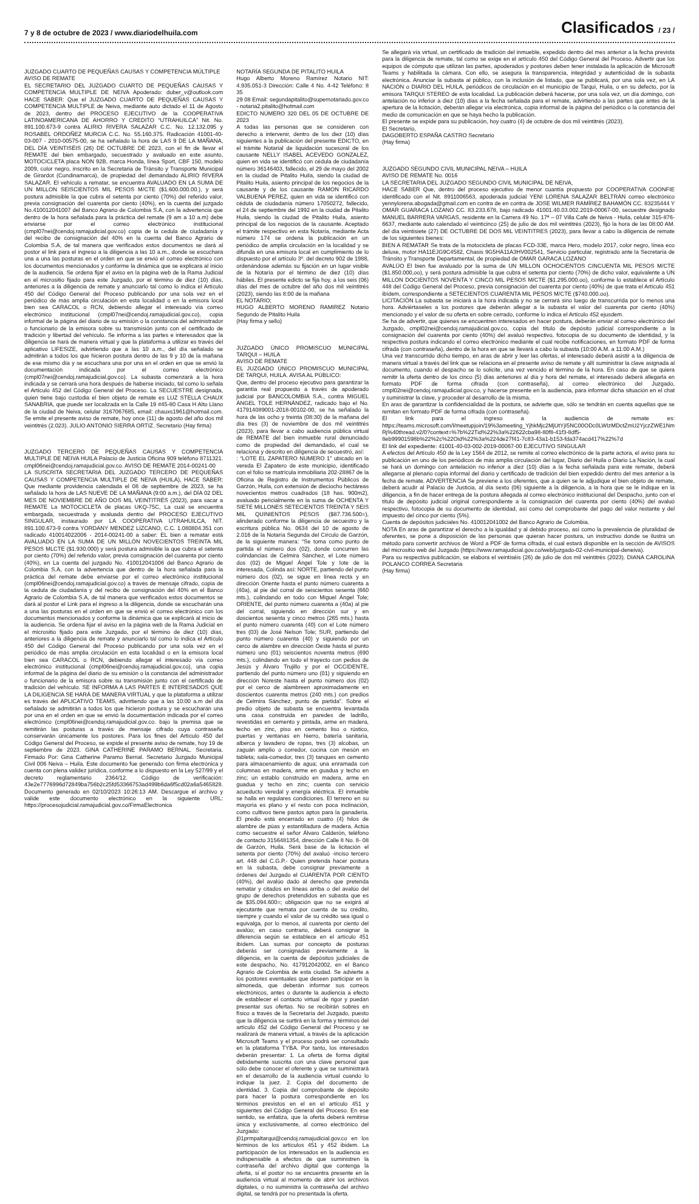7 y 8 de octubre de 2023 / www.diariodelhuila.com
Clasificados / 23 /
JUZGADO CUARTO DE PEQUEÑAS CAUSAS Y COMPETENCIA MÚLTIPLE
AVISO DE REMATE
EL SECRETARIO DEL JUZGADO CUARTO DE PEQUEÑAS CAUSAS Y COMPETENCIA MULTIPLE DE NEIVA Apoderado: duber_v@outlook.com HACE SABER: Que el JUZGADO CUARTO DE PEQUEÑAS CAUSAS Y COMPETENCIA MULTIPLE de Neiva, mediante auto dictado el 11 de Agosto de 2023, dentro del PROCESO EJECUTIVO de la COOPERATIVA LATINOAMERICANA DE AHORRO Y CREDITO “UTRAHUILCA” Nit. No. 891.100.673-9 contra ALIRIO RIVERA SALAZAR C.C. No. 12.132.095 y ROSABEL ORDOÑEZ MURCIA C.C. No. 55.160.375. Radicación 41001-40-03-007 - 2010-00575-00, se ha señalado la hora de LAS 9 DE LA MAÑANA, DEL DÍA VEINTISÉIS (26) DE OCTUBRE DE 2023, con el fin de llevar el REMATE del bien embargado, secuestrado y avaluado en este asunto, MOTOCICLETA placa NON 92B, marca Honda, línea Sport, CBF 150, modelo 2009, color negro, inscrito en la Secretaria de Tránsito y Transporte Municipal de Girardot (Cundinamarca), de propiedad del demandado ALIRIO RIVERA SALAZAR. El vehículo a rematar, se encuentra AVALUADO EN LA SUMA DE UN MILLON SEISCIENTOS MIL PESOS M/CTE ($1.600.000.00.), y será postura admisible la que cubra el setenta por ciento (70%) del referido valor, previa consignación del cuarenta por ciento (40%), en la cuenta del juzgado No.410012041007 del Banco Agrario de Colombia S.A, con la advertencia que dentro de la hora señalada para la práctica del remate (9 am a 10 a.m) debe enviarse por el correo electrónico institucional (cmpl07nei@cendoj.ramajudicial.gov.co) copia de la cedula de ciudadanía y del recibo de consignación del 40% en la cuenta del Banco Agrario de Colombia S.A, de tal manera que verificados estos documentos se dará al postor el link para el ingreso a la diligencia a las 10 a.m., donde se escuchara una a una las posturas en el orden en que se envió el correo electrónico con los documentos mencionados y conforme la dinámica que se explicara al inicio de la audiencia. Se ordena fijar el aviso en la página web de la Rama Judicial en el micrositio fijado para este Juzgado, por el término de diez (10) días, anteriores a la diligencia de remate y anunciarlo tal como lo indica el Artículo 450 del Código General del Proceso publicando por una sola vez en el periódico de más amplia circulación en esta localidad o en la emisora local bien sea CARACOL o RCN, debiendo allegar el interesado vía correo electrónico institucional (cmpl07nei@cendoj.ramajudicial.gov.co), copia informal de la página del diario de su emisión o la constancia del administrador o funcionario de la emisora sobre su transmisión junto con el certificado de tradición y libertad del vehículo. Se informa a las partes e interesados que la diligencia se hará de manera virtual y que la plataforma a utilizar es través del aplicativo LIFESIZE, advirtiendo que a las 10 a.m., del día señalado se admitirán a todos los que hicieron postura dentro de las 9 y 10 de la mañana de ese mismo día y se escuchara una por una en el orden en que se envió la documentación indicada por el correo electrónico (cmpl07nei@cendoj.ramajudicial.gov.co). La subasta comenzará a la hora indicada y se cerrará una hora después de haberse iniciado, tal como lo señala el Artículo 452 del Código General del Proceso. La SECUESTRE designada, quien tiene bajo custodia el bien objeto de remate es LUZ STELLA CHAUX SANABRIA, que puede ser localizada en la Calle 19 #45-80 Casa H Alto Llano de la ciudad de Neiva, celular 3167067685, email: chauxs1961@hotmail.com. Se emite el presente aviso de remate, hoy once (11) de agosto del año dos mil veintitrés (2.023). JULIO ANTONIO SIERRA ORTIZ. Secretario (Hay firma)
JUZGADO TERCERO DE PEQUEÑAS CAUSAS Y COMPETENCIA MULTIPLE DE NEIVA HUILA Palacio de Justicia Oficina 909 teléfono 8711321. cmpl06nei@cendoj.ramajudicial.gov.co. AVISO DE REMATE 2014-00241-00
LA SUSCRITA SECRETARIA DEL JUZGADO TERCERO DE PEQUEÑAS CAUSAS Y COMPETENCIA MULTIPLE DE NEIVA (HUILA), HACE SABER: Que mediante providencia calendada el 08 de septiembre de 2023, se ha señalado la hora de LAS NUEVE DE LA MAÑANA (9:00 a.m.), del DÍA 02 DEL MES DE NOVIEMBRE DE AÑO DOS MIL VEINTITRÉS (2023), para sacar a REMATE La MOTOCICLETA de placas UKQ-75C, La cual se encuentra embargada, secuestrada y avaluada dentro del PROCESO EJECUTIVO SINGULAR, instaurado por LA COOPERATIVA UTRAHUILCA, NIT. 891.100.673-9 contra YORDANY MENDEZ LIZCANO, C.C. 1.080804.351 con radicado 410014022006 - 2014-00241-00 a saber: EL bien a rematar está AVALUADO EN LA SUMA DE UN MILLÓN NOVECIENTOS TREINTA MIL PESOS MLCTE ($1.930.000) y será postura admisible la que cubra el setenta por ciento (70%) del referido valor, previa consignación del cuarenta por ciento (40%), en La cuenta del juzgado No. 410012041006 del Banco Agrario de Colombia S.A, con la advertencia que dentro de la hora señalada para la práctica del remate debe enviarse por el correo electrónico institucional (cmpl06nei@cendoj.ramajudicial.gov.co) a través de mensaje cifrado, copia de la cedula de ciudadanía y del recibo de consignación del 40% en el Banco Agrario de Colombia S.A, de tal manera que verificados estos documentos se dará al postor el Link para el ingreso a la diligencia, donde se escucharán una a una las posturas en el orden en que se envió el correo electrónico con los documentos mencionados y conforme la dinámica que se explicará al inicio de la audiencia. Se ordena fijar el aviso en la página web de la Rama Judicial en el micrositio fijado para este Juzgado, por el término de diez (10) días, anteriores a la diligencia de remate y anunciarlo tal como lo indica el Artículo 450 del Código General del Proceso publicando por una sola vez en el periódico de más amplia circulación en esta localidad o en la emisora local bien sea CARACOL o RCN, debiendo allegar el interesado vía correo electrónico institucional (cmpl06nei@cendoj.ramajudicial.gov.co), una copia informal de la página del diario de su emisión o la constancia del administrador o funcionario de la emisora sobre su transmisión junto con el certificado de tradición del vehículo. SE INFORMA A LAS PARTES E INTERESADOS QUE LA DILIGENCIA SE HARÁ DE MANERA VIRTUAL y que la plataforma a utilizar es través del APLICATIVO TEAMS, advirtiendo que a las 10:00 a.m del día señalado se admitirán a todos los que hicieron postura y se escucharán una por una en el orden en que se envió la documentación indicada por el correo electrónico (cmpl06nei@cendoj.ramajudicial.gov.co. bajo la premisa que se remitirán las posturas a través de mensaje cifrado cuya contraseña conservarán únicamente los postores. Para los fines del Artículo 450 del Código General del Proceso, se expide el presente aviso de remate, hoy 19 de septiembre de 2023. GINA CATHERINE PARAMO BERNAL. Secretaria. Firmado Por: Gina Catherine Paramo Bernal. Secretario Juzgado Municipal Civil 006 Neiva – Huila. Este documento fue generado con firma electrónica y cuenta con plena validez jurídica, conforme a lo dispuesto en la Ley 527/99 y el decreto reglamentario 2364/12. Código de verificación: 43e2e7776996d72849ba756b2c25fd53366753ad499b6da6f5cd02a6a5465828. Documento generado en 02/10/2023 10:26:13 AM. Descargue el archivo y valide este documento electrónico en la siguiente URL: https://procesojudicial.ramajudicial.gov.co/FirmaElectronica
NOTARÍA SEGUNDA DE PITALITO HUILA
Hugo Alberto Moreno Ramírez Notario NIT: 4.935.051-3 Dirección: Calle 4 No. 4-42 Teléfono: 8 35
29 08 Email: segundapitalito@supernotariado.gov.co - notaria2.pitalito@hotmail.com
EDICTO NÚMERO 320 DEL 05 DE OCTUBRE DE 2023
A todas las personas que se consideren con derecho a intervenir, dentro de los diez (10) días siguientes a la publicación del presente EDICTO, en el trámite Notarial de liquidación sucesoral de los causante NELLY ISABEL ACEVEDO GONZALEZ, quien en vida se identificó con cédula de ciudadanía número 36146403, fallecido, el 29 de mayo del 2002 en la ciudad de Pitalito Huila, siendo la ciudad de Pitalito Huila, asiento principal de los negocios de la causante y de los causante RAMON RICARDO VALBUENA PEREZ, quien en vida se identificó con cédula de ciudadanía número 17050272, fallecido, el 24 de septiembre del 1992 en la ciudad de Pitalito Huila, siendo la ciudad de Pitalito Huila, asiento principal de los negocios de la causante. Aceptado el trámite respectivo en esta Notaría, mediante Acta número 174 se ordena la publicación en un periódico de amplia circulación en la localidad y se difunda en una emisora local en cumplimiento de lo dispuesto por el artículo 3º. del decreto 902 de 1988, ordenándose además su fijación en un lugar visible de la Notaría por el término de diez (10) días hábiles. El presente edicto se fija hoy, a los seis (06) días del mes de octubre del año dos mil veintitrés (2023), siendo las 8:00 de la mañana
EL NOTARIO;
HUGO ALBERTO MORENO RAMIREZ Notario Segundo de Pitalito Huila
(Hay firma y sello)
JUZGADO ÚNICO PROMISCUO MUNICIPAL TARQUI – HUILA
AVISO DE REMATE
EL JUZGADO ÚNICO PROMISCUO MUNICIPAL DE TARQUI, HUILA. AVISA AL PÚBLICO:
Que, dentro del proceso ejecutivo para garantizar la garantía real propuesto a través de apoderado judicial por BANCOLOMBIA S.A., contra MIGUEL ÁNGEL TOLE HERNÁNDEZ, radicado bajo el No. 417914089001-2018-00102-00, se ha señalado la hora de las ocho y treinta (08:30) de la mañana del día tres (3) de noviembre de dos mil veintitrés (2023), para llevar a cabo audiencia pública virtual de REMATE del bien inmueble rural denunciado como de propiedad del demandado, el cual se relaciona y descrito en diligencia de secuestró, así:
: “LOTE EL ZAPATERO NUMERO 1” ubicado en la vereda El Zapatero de este municipio, identificado con el folio se matrícula inmobiliaria 202-28867 de la Oficina de Registro de Instrumentos Públicos de Garzón, Huila, con extensión de dieciocho hectáreas novecientos metros cuadrados (18 has. 900m2), avaluado pericialmente en la suma de OCHENTA Y SIETE MILLONES SETECIENTOS TREINTA Y SEIS MIL QUINIENTOS PESOS ($87.736.500=), alinderado conforme la diligencia de secuestro y la escritura pública No. 0634 del 10 de agosto de 2.016 de la Notaría Segunda del Círculo de Garzón, de la siguiente manera: “Se toma como punto de partida el número dos (02), donde concurren las colindancias de Celmira Sánchez, el Lote número dos (02) de Miguel Ángel Tole y lote de la interesada, Colinda así: NORTE, partiendo del punto número dos (02), se sigue en línea recta y en dirección Oriente hasta el punto número cuarenta a (40a), al pie del corral de seiscientos sesenta (660 mts.), colindando en todo con Miguel Ángel Tole; ORIENTE, del punto número cuarenta a (40a) al pie del corral, siguiendo en dirección sur y en doscientos sesenta y cinco metros (265 mts.) hasta el punto número cuarenta (40) con el Lote número tres (03) de José Nelson Tole; SUR, partiendo del punto número cuarenta (40) y siguiendo por un cerco de alambre en dirección Oeste hasta el punto número uno (01) seiscientos noventa metros (690 mts.), colindando en todo el trayecto con pedios de Jesús y Álvaro Trujillo y por el OCCIDENTE, partiendo del punto número uno (01) y siguiendo en dirección Noreste hasta el punto número dos (02) por el cerco de alambreen aproximadamente en doscientos cuarenta metros (240 mts.) con predios de Celmira Sánchez, punto de partida”. Sobre el predio objeto de subasta se encuentra levantada una casa construida en paredes de ladrillo, revestidas en cemento y pintada, arme en madera, techo en zinc, piso en cemento liso o rústico, puertas y ventanas en hierro, batería sanitaria, alberca y lavadero de ropas, tres (3) alcobas, un zaguán amplio o corredor, cocina con mesón en tableta; sala-comedor, tres (3) tanques en cemento para almacenamiento de agua; una enramada con columnas en madera, arme en guadua y techo en zinc; un establo construido en madera, arme en guadua y techo en zinc; cuenta con servicio acueducto veredal y energía eléctrica. El inmueble se halla en regulares condiciones. El terreno en su mayoría es plano y el resto con poca inclinación, como cultivos tiene pastos aptos para la ganadería. El predio está encerrado en cuatro (4) hilos de alambre de púas y estantilladura de madera. Actúa como secuestre el señor Álvaro Calderón, teléfono de contacto 3156481354, dirección Calle 8 No. 8- 08 de Garzón, Huila. Será base de la licitación el setenta por ciento (70%) del avaluó -inciso tercero art. 448 del C.G.P.- Quien pretenda hacer postura en la subasta, debe consignar previamente a órdenes del Juzgado el CUARENTA POR CIENTO (40%), del avalúo dado al derecho que pretenda rematar y citados en líneas arriba o del avalúo del grupo de derechos pretendidos en subasta que es de $35.094.600=; obligación que no se exigirá al ejecutante que remata por cuenta de su crédito, siempre y cuando el valor de su crédito sea igual o equivalga, por lo menos, al cuarenta por ciento del avalúo; en caso contrario, deberá consignar la diferencia según se establece en el artículo 451 ibídem. Las sumas por concepto de posturas deberás ser consignadas previamente a la diligencia, en la cuenta de depósitos judiciales de este despacho, No. 417912042002, en el Banco Agrario de Colombia de esta ciudad. Se advierte a los postores eventuales que deseen participar en la almoneda, que deberán informar sus correos electrónicos, antes o durante la audiencia a efecto de establecer el contacto virtual de rigor y puedan presentar sus ofertas. No se recibirán sobres en físico a través de la Secretaría del Juzgado, puesto que la diligencia se surtirá en la forma y términos del artículo 452 del Código General del Proceso y se realizará de manera virtual, a través de la aplicación Microsoft Teams y el proceso podrá ser consultado en la plataforma TYBA. Por tanto, los interesados deberán presentar: 1. La oferta de forma digital debidamente suscrita con una clave personal que sólo debe conocer el oferente y que se suministrará en el desarrollo de la audiencia virtual cuando lo indique la juez. 2. Copia del documento de identidad. 3. Copia del comprobante de depósito para hacer la postura correspondiente en los términos previstos en el en el artículo 451 y siguientes del Código General del Proceso. En ese sentido, se enfatiza, que la oferta deberá remitirse única y exclusivamente, al correo electrónico del Juzgado: j01prmpaltarqui@cendoj.ramajudicial.gov.co en los términos de los artículos 451 y 452 ibidem. La participación de los interesados en la audiencia es indispensable a efectos de que suministren la contraseña del archivo digital que contenga la oferta, si el postor no se encuentra presente en la audiencia virtual al momento de abrir los archivos digitales, o no suministra la contraseña del archivo digital, se tendrá por no presentada la oferta.
Se allegará vía virtual, un certificado de tradición del inmueble, expedido dentro del mes anterior a la fecha prevista para la diligencia de remate, tal como se exige en el artículo 450 del Código General del Proceso. Advertir que los equipos de cómputo que utilizan las partes, apoderados y postores deben tener instalada la aplicación de Microsoft Teams y habilitada la cámara. Con ello, se asegura la transparencia, integridad y autenticidad de la subasta electrónica. Anunciar la subasta al público, con la inclusión de listado, que se publicará, por una sola vez, en LA NACIÓN o DIARIO DEL HUILA, periódicos de circulación en el municipio de Tarqui, Huila, o en su defecto, por la emisora TARQUI STEREO de esta localidad. La publicación deberá hacerse, por una sola vez, un día domingo, con antelación no inferior a diez (10) días a la fecha señalada para el remate, advirtiendo a las partes que antes de la apertura de la licitación, deberán allegar vía electrónica, copia informal de la página del periódico o la constancia del medio de comunicación en que se haya hecho la publicación.
El presente se expide para su publicación, hoy cuatro (4) de octubre de dos mil veintitrés (2023).
El Secretario,
DAGOBERTO ESPAÑA CASTRO Secretario
(Hay firma)
JUZGADO SEGUNDO CIVIL MUNICIPAL NEIVA – HUILA
AVISO DE REMATE No. 0016
LA SECRETARIA DEL JUZGADO SEGUNDO CIVIL MUNICIPAL DE NEIVA,
HACE SABER Que, dentro del proceso ejecutivo de menor cuantía propuesto por COOPERATIVA COONFIE identificado con el Nit. 8911006563, apoderada judicial YENI LORENA SALAZAR BELTRÁN correo electrónico yennylorena.abogada@gmail.com en contra de en contra de JOSE WILMER RAMÍREZ BAHAMÓN CC. 83235444 Y OMAR GUARACA LOZANO CC. 83.233.678, bajo radicado 41001.40.03.002.2019-00067-00, secuestre designado MANUEL BARRERA VARGAS, residente en la Carrera 49 No. 17ª – 07 Villa Café de Neiva - Huila, celular 315-876-6637, mediante auto calendado el veinticinco (25) de julio de dos mil veintitrés (2023), fijó la hora de las 08:00 AM. del día veintisiete (27) DE OCTUBRE DE DOS MIL VEINTITRES (2023), para llevar a cabo la diligencia de remate de los siguientes bienes:
BIEN A REMATAR Se trata de la motocicleta de placas FCD-33E, marca Hero, modelo 2017, color negro, línea eco deluxe, motor HA11EJG9C4582, Chasis 9G5HA11A3HV002541, Servicio particular, registrado ante la Secretaría de Tránsito y Transporte Departamental, de propiedad de OMAR GARACA LOZANO
AVALÚO El bien fue avaluado por la suma de UN MILLON OCHOCIENTOS CINCUENTA MIL PESOS M/CTE ($1.850.000,oo), y será postura admisible la que cubra el setenta por ciento (70%) de dicho valor, equivalente a UN MILLON DOCIENTOS NOVENTA Y CINCO MIL PESOS M/CTE ($1.295.000.oo), conforme lo establece el Artículo 448 del Código General del Proceso, previa consignación del cuarenta por ciento (40%) de que trata el Artículo 451 ibídem, correspondiente a SETECIENTOS CUARENTA MIL PESOS M/CTE ($740.000.oo).
LICITACIÓN La subasta se iniciará a la hora indicada y no se cerrará sino luego de transcurrida por lo menos una hora. Adviértaseles a los postores que deberán allegar a la subasta el valor del cuarenta por ciento (40%) mencionado y el valor de su oferta en sobre cerrado, conforme lo indica el Artículo 452 ejusdem.
Se ha de advertir, que quienes se encuentren interesados en hacer postura, deberán enviar al correo electrónico del Juzgado, cmpl02nei@cendoj.ramajudicial.gov.co, copia del título de depósito judicial correspondiente a la consignación del cuarenta por ciento (40%) del avaluó respectivo, fotocopia de su documento de identidad, y la respectiva postura indicando el correo electrónico mediante el cual recibe notificaciones, en formato PDF de forma cifrada (con contraseña), dentro de la hora en que se llevará a cabo la subasta (10:00 A.M. a 11:00 A.M.)
Una vez transcurrido dicho tiempo, en aras de abrir y leer las ofertas, el interesado deberá asistir a la diligencia de manera virtual a través del link que se relaciona en el presente aviso de remate y allí suministrar la clave asignada al documento, cuando el despacho se lo solicite, una vez vencido el término de la hora. En caso de que se quiera remitir la oferta dentro de los cinco (5) días anteriores al día y hora del remate, el interesado deberá allegarla en formato PDF de forma cifrada (con contraseña), al correo electrónico del Juzgado, cmpl02nei@cendoj.ramajudicial.gov.co, y hacerse presente en la audiencia, para informar dicha situación en el chat y suministrar la clave, y proceder al desarrollo de la misma.
En aras de garantizar la confidencialidad de la postura, se advierte que, sólo se tendrán en cuenta aquellas que se remitan en formato PDF de forma cifrada (con contraseña).
El link para el ingreso a la audiencia de remate es: https://teams.microsoft.com/l/meetupjoin/19%3ameeting_YjhkMjc2MjUtYjI5NC00ODc0LWIzMDctZmU2YjczZWE1Nm Rj%40thread.v2/0?context=%7b%22Tid%22%3a%22622cba98-80f8-41f3-8df5-8eb99901598b%22%2c%22Oid%22%3a%224de27f41-7c83-43a1-b153-fda374acd417%22%7d
El link del expediente: 41001-40-03-002-2019-00067-00 EJECUTIVO SINGULAR
A efectos del Artículo 450 de la Ley 1564 de 2012, se remite al correo electrónico de la parte actora, el aviso para su publicación en uno de los periódicos de más amplia circulación del lugar, Diario del Huila o Diario La Nación, la cual se hará un domingo con antelación no inferior a diez (10) días a la fecha señalada para este remate, deberá allegarse al plenario copia informal del diario y certificado de tradición del bien expedido dentro del mes anterior a la fecha de remate. ADVERTENCIA Se previene a los oferentes, que a quien se le adjudique el bien objeto de remate, deberá acudir al Palacio de Justicia, al día sexto (06) siguiente a la diligencia, a la hora que se le indique en la diligencia, a fin de hacer entrega de la postura allegada al correo electrónico institucional del Despacho, junto con el título de depósito judicial original correspondiente a la consignación del cuarenta por ciento (40%) del avaluó respectivo, fotocopia de su documento de identidad, así como del comprobante del pago del valor restante y del impuesto del cinco por ciento (5%).
Cuenta de depósitos judiciales No. 410012041002 del Banco Agrario de Colombia.
NOTA En aras de garantizar el derecho a la igualdad y al debido proceso, así como la prevalencia de pluralidad de oferentes, se pone a disposición de las personas que quieran hacer postura, un instructivo donde se ilustra un método para convertir archivos de Word a PDF de forma cifrada, el cual estará disponible en la sección de AVISOS del micrositio web del Juzgado (https://www.ramajudicial.gov.co/web/juzgado-02-civil-municipal-deneiva).
Para su respectiva publicación, se elabora el veintiséis (26) de julio de dos mil veintitrés (2023). DIANA CAROLINA POLANCO CORREA Secretaria
(Hay firma)